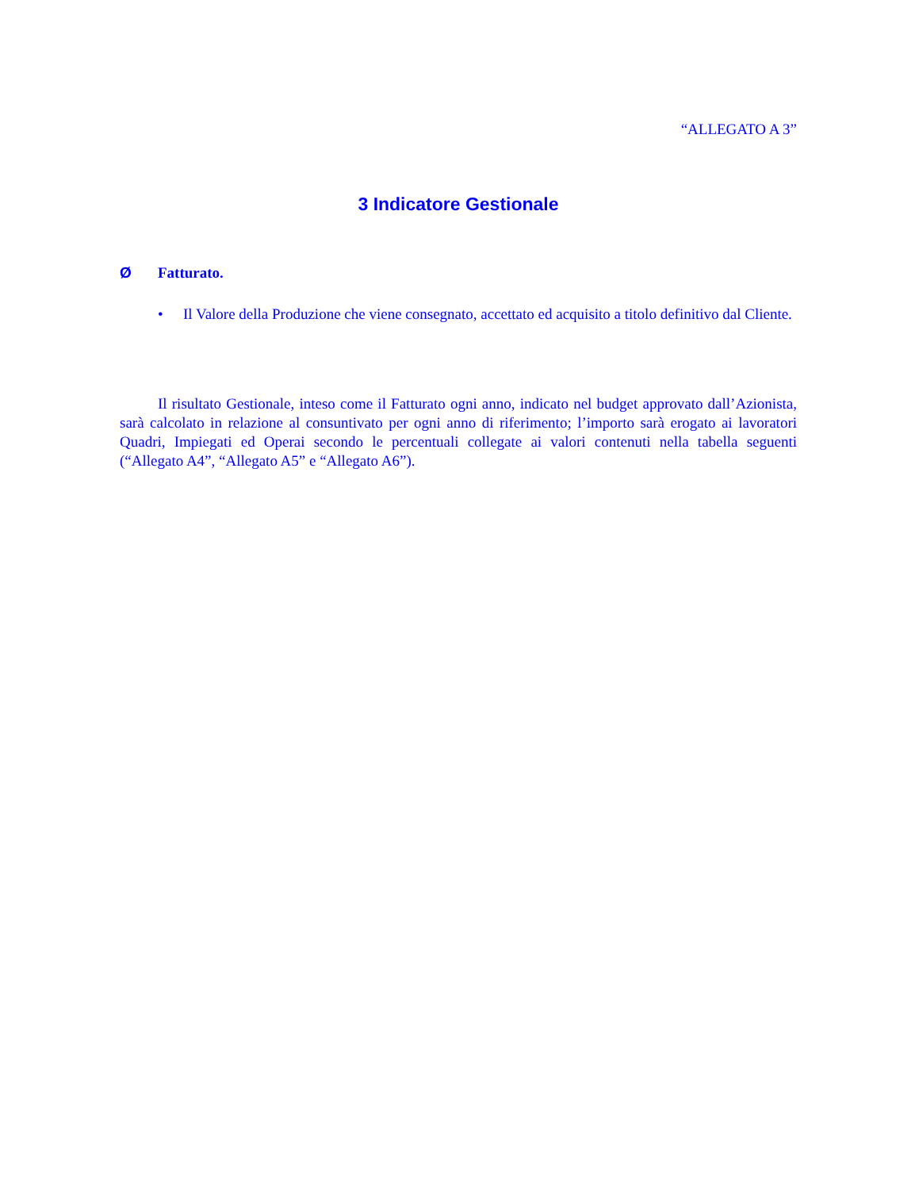“ALLEGATO A 3”
3 Indicatore Gestionale
Ø Fatturato.
• Il Valore della Produzione che viene consegnato, accettato ed acquisito a titolo definitivo dal Cliente.
Il risultato Gestionale, inteso come il Fatturato ogni anno, indicato nel budget approvato dall’Azionista, sarà calcolato in relazione al consuntivato per ogni anno di riferimento; l’importo sarà erogato ai lavoratori Quadri, Impiegati ed Operai secondo le percentuali collegate ai valori contenuti nella tabella seguenti (“Allegato A4”, “Allegato A5” e “Allegato A6”).